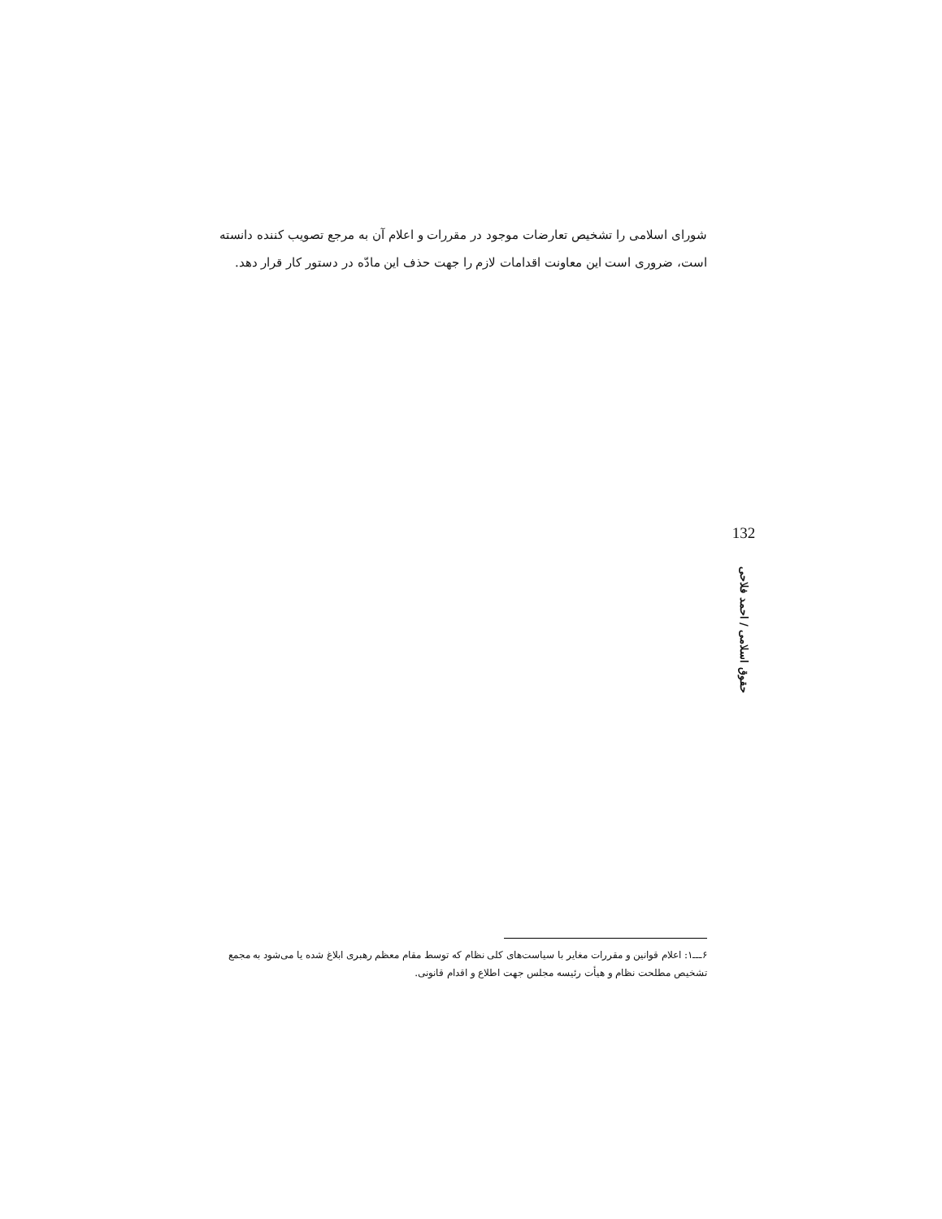شورای اسلامی را تشخیص تعارضات موجود در مقررات و اعلام آن به مرجع تصویب کننده دانسته است، ضروری است این معاونت اقدامات لازم را جهت حذف این مادّه در دستور کار قرار دهد.
132
حقوق اسلامی / احمد فلاحی
۶ـــ۱: اعلام قوانین و مقررات مغایر با سیاست‌های کلی نظام که توسط مقام معظم رهبری ابلاغ شده یا می‌شود به مجمع تشخیص مطلحت نظام و هیأت رئیسه مجلس جهت اطلاع و اقدام قانونی.